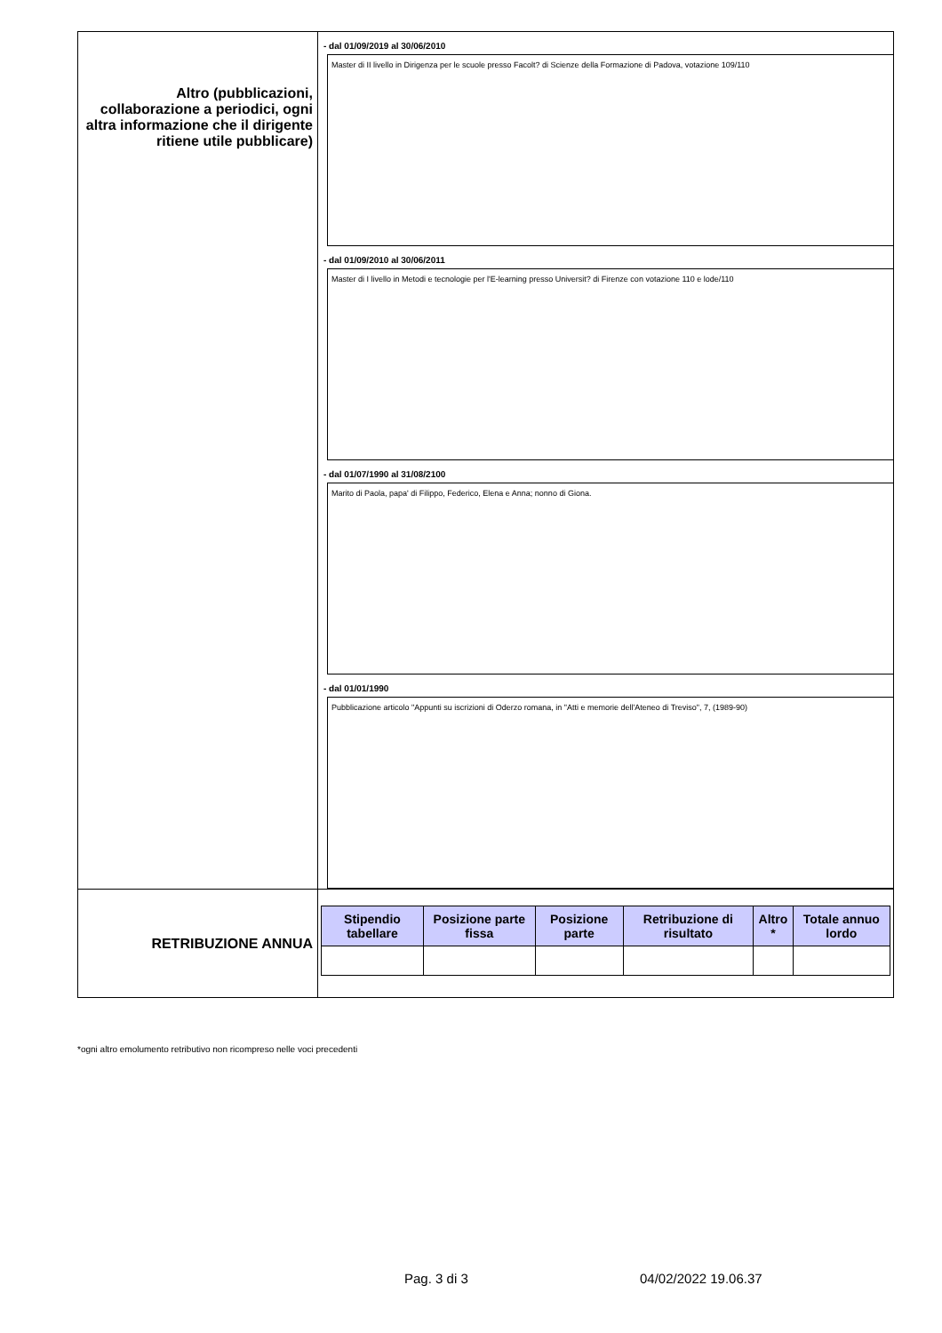| Altro (pubblicazioni, collaborazione a periodici, ogni altra informazione che il dirigente ritiene utile pubblicare) | - dal 01/09/2019 al 30/06/2010 Master di II livello in Dirigenza per le scuole presso Facolt? di Scienze della Formazione di Padova, votazione 109/110 - dal 01/09/2010 al 30/06/2011 Master di I livello in Metodi e tecnologie per l'E-learning presso Universit? di Firenze con votazione 110 e lode/110 - dal 01/07/1990 al 31/08/2100 Marito di Paola, papa' di Filippo, Federico, Elena e Anna; nonno di Giona. - dal 01/01/1990 Pubblicazione articolo "Appunti su iscrizioni di Oderzo romana, in "Atti e memorie dell'Ateneo di Treviso", 7, (1989-90) |
| RETRIBUZIONE ANNUA | / Stipendio tabellare / Posizione parte fissa / Posizione parte / Retribuzione di risultato / Altro * / Totale annuo lordo / / --- / --- / --- / --- / --- / --- / |
*ogni altro emolumento retributivo non ricompreso nelle voci precedenti
Pag. 3 di 3 04/02/2022 19.06.37